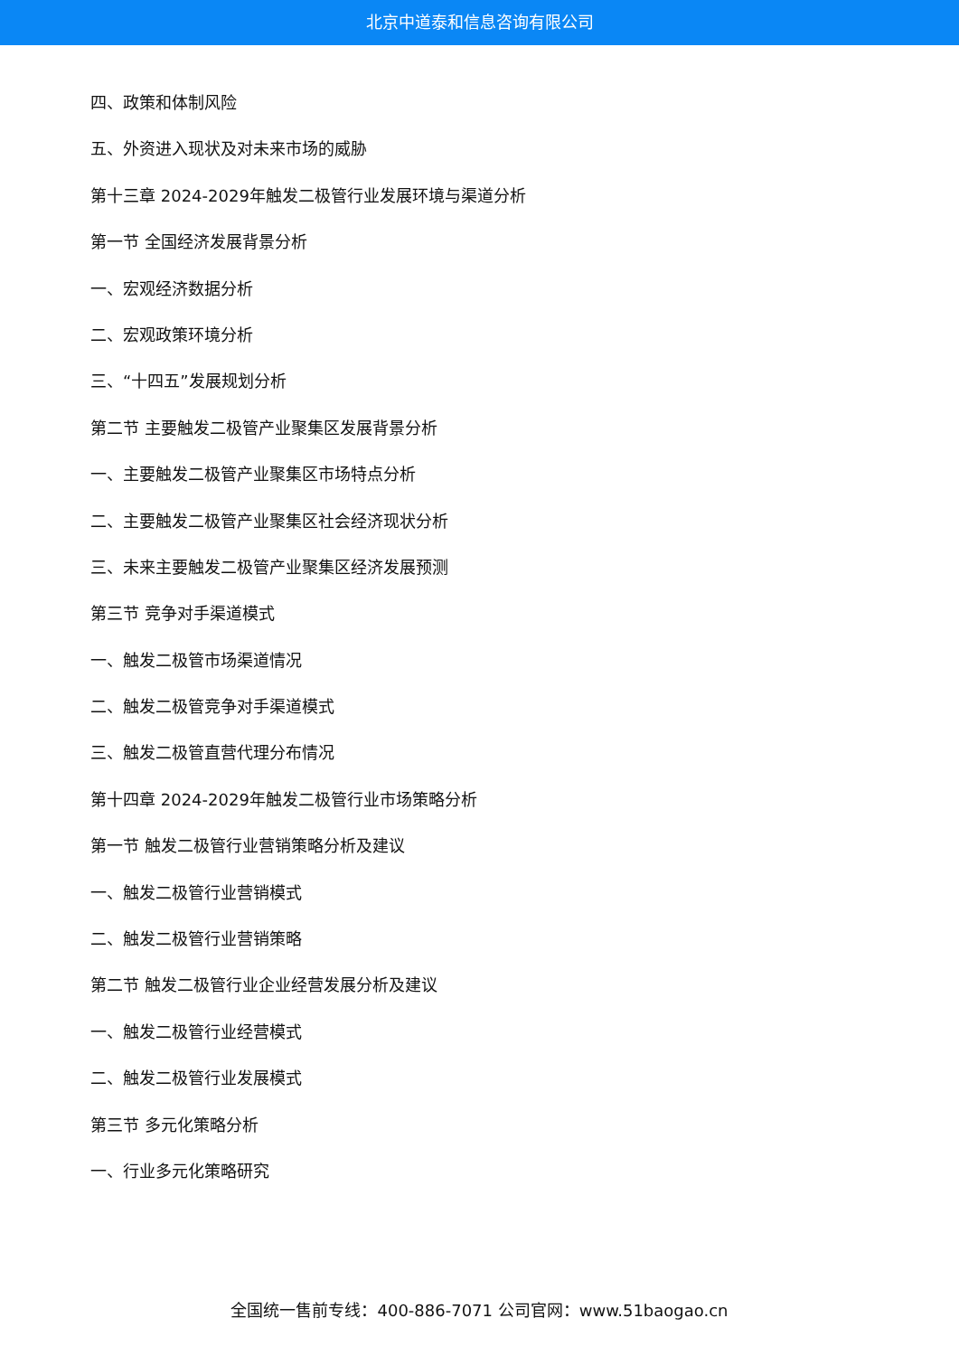北京中道泰和信息咨询有限公司
四、政策和体制风险
五、外资进入现状及对未来市场的威胁
第十三章 2024-2029年触发二极管行业发展环境与渠道分析
第一节 全国经济发展背景分析
一、宏观经济数据分析
二、宏观政策环境分析
三、“十四五”发展规划分析
第二节 主要触发二极管产业聚集区发展背景分析
一、主要触发二极管产业聚集区市场特点分析
二、主要触发二极管产业聚集区社会经济现状分析
三、未来主要触发二极管产业聚集区经济发展预测
第三节 竞争对手渠道模式
一、触发二极管市场渠道情况
二、触发二极管竞争对手渠道模式
三、触发二极管直营代理分布情况
第十四章 2024-2029年触发二极管行业市场策略分析
第一节 触发二极管行业营销策略分析及建议
一、触发二极管行业营销模式
二、触发二极管行业营销策略
第二节 触发二极管行业企业经营发展分析及建议
一、触发二极管行业经营模式
二、触发二极管行业发展模式
第三节 多元化策略分析
一、行业多元化策略研究
全国统一售前专线：400-886-7071 公司官网：www.51baogao.cn